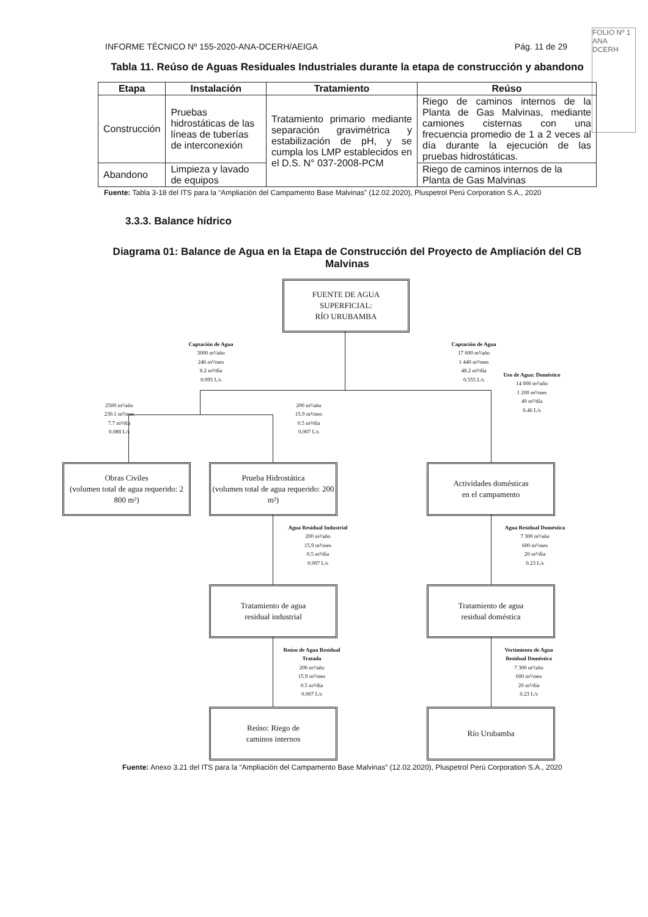INFORME TÉCNICO Nº 155-2020-ANA-DCERH/AEIGA Pág. 11 de 29
FOLIO Nº 1 ANA DCERH
Tabla 11. Reúso de Aguas Residuales Industriales durante la etapa de construcción y abandono
| Etapa | Instalación | Tratamiento | Reúso |
| --- | --- | --- | --- |
| Construcción | Pruebas hidrostáticas de las líneas de tuberías de interconexión | Tratamiento primario mediante separación gravimétrica y estabilización de pH, y se cumpla los LMP establecidos en el D.S. N° 037-2008-PCM | Riego de caminos internos de la Planta de Gas Malvinas, mediante camiones cisternas con una frecuencia promedio de 1 a 2 veces al día durante la ejecución de las pruebas hidrostáticas. |
| Abandono | Limpieza y lavado de equipos | | Riego de caminos internos de la Planta de Gas Malvinas |
Fuente: Tabla 3-18 del ITS para la “Ampliación del Campamento Base Malvinas” (12.02.2020), Pluspetrol Perú Corporation S.A., 2020
3.3.3. Balance hídrico
Diagrama 01: Balance de Agua en la Etapa de Construcción del Proyecto de Ampliación del CB Malvinas
FUENTE DE AGUA
SUPERFICIAL:
RÍO URUBAMBA
Captación de Agua
3000 m³/año
246 m³/mes
8.2 m³/día
0.095 L/s
Captación de Agua
17 600 m³/año
1 440 m³/mes
48.2 m³/día
0.555 L/s
2500 m³/año
230.1 m³/mes
7.7 m³/día
0.088 L/s
200 m³/año
15.9 m³/mes
0.5 m³/día
0.007 L/s
Uso de Agua: Doméstico
14 000 m³/año
1 200 m³/mes
40 m³/día
0.46 L/s
Obras Civiles
(volumen total de agua requerido: 2 800 m³)
Prueba Hidrostática
(volumen total de agua requerido: 200 m³)
Actividades domésticas
en el campamento
Agua Residual Industrial
200 m³/año
15.9 m³/mes
0.5 m³/día
0.007 L/s
Agua Residual Doméstica
7 300 m³/año
600 m³/mes
20 m³/día
0.23 L/s
Tratamiento de agua
residual industrial
Tratamiento de agua
residual doméstica
Reúso de Agua Residual Tratada
200 m³/año
15.9 m³/mes
0.5 m³/día
0.007 L/s
Vertimiento de Agua Residual Doméstica
7 300 m³/año
600 m³/mes
20 m³/día
0.23 L/s
Reúso: Riego de
caminos internos
Río Urubamba
Fuente: Anexo 3.21 del ITS para la “Ampliación del Campamento Base Malvinas” (12.02.2020), Pluspetrol Perú Corporation S.A., 2020